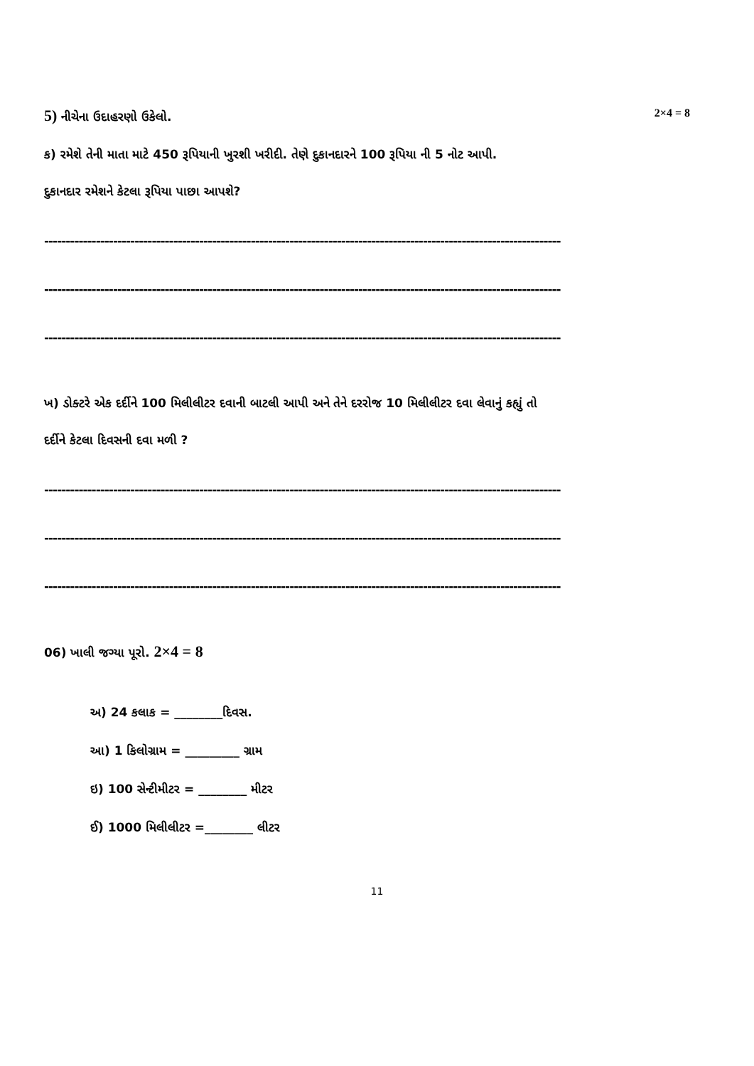5) નીચેના ઉદાહરણો ઉકેલો. 2×4 = 8
ક) રમેશે તેની માતા માટે 450 રૂપિયાની ખુરશી ખરીદી. તેણે દુકાનદારને 100 રૂપિયા ની 5 નોટ આપી.
દુકાનદાર રમેશને કેટલા રૂપિયા પાછા આપશે?
------------------------------------------------------------------------------------------------------------------------
------------------------------------------------------------------------------------------------------------------------
------------------------------------------------------------------------------------------------------------------------
ખ) ડોક્ટરે એક દર્દીને 100 મિલીલીટર દવાની બાટલી આપી અને તેને દરરોજ 10 મિલીલીટર દવા લેવાનું કહ્યું તો
દર્દીને કેટલા દિવસની દવા મળી ?
------------------------------------------------------------------------------------------------------------------------
------------------------------------------------------------------------------------------------------------------------
------------------------------------------------------------------------------------------------------------------------
06) ખાલી જગ્યા પૂરો. 2×4 = 8
અ) 24 કલાક = ________દિવસ.
આ) 1 કિલોગ્રામ = _________ ગ્રામ
ઇ) 100 સેન્ટીમીટર = ________ મીટર
ઈ) 1000 મિલીલીટર =________ લીટર
11